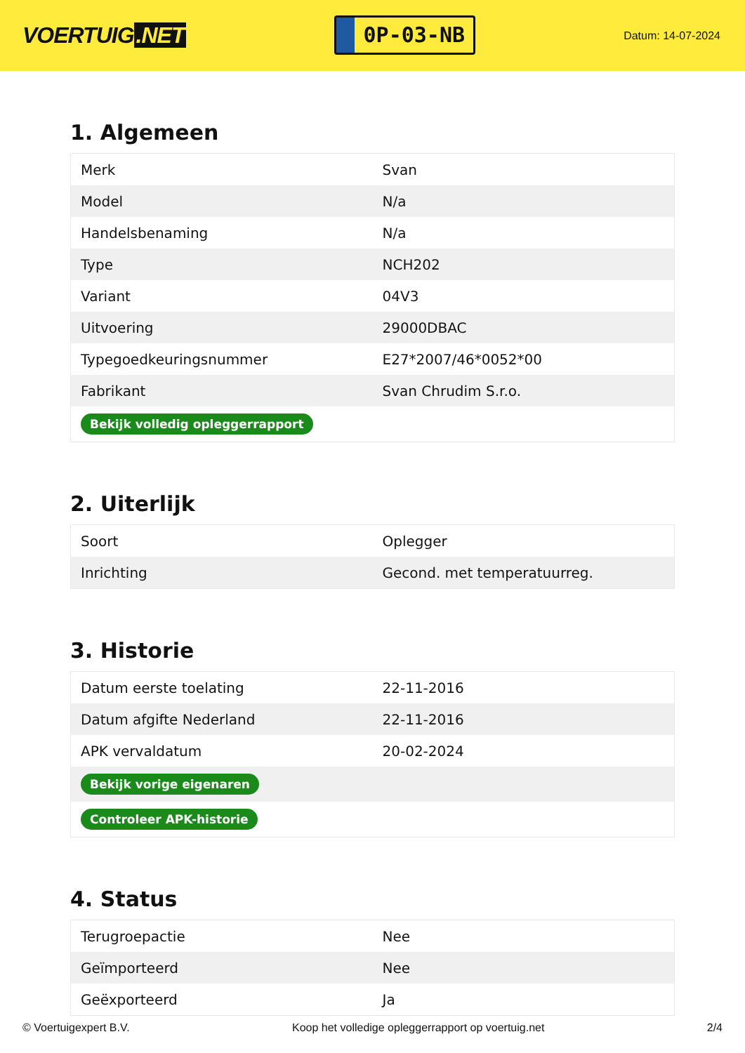VOERTUIG.NET
0P-03-NB
Datum: 14-07-2024
1. Algemeen
| Merk | Svan |
| Model | N/a |
| Handelsbenaming | N/a |
| Type | NCH202 |
| Variant | 04V3 |
| Uitvoering | 29000DBAC |
| Typegoedkeuringsnummer | E27*2007/46*0052*00 |
| Fabrikant | Svan Chrudim S.r.o. |
| Bekijk volledig opleggerrapport | |
2. Uiterlijk
| Soort | Oplegger |
| Inrichting | Gecond. met temperatuurreg. |
3. Historie
| Datum eerste toelating | 22-11-2016 |
| Datum afgifte Nederland | 22-11-2016 |
| APK vervaldatum | 20-02-2024 |
| Bekijk vorige eigenaren | |
| Controleer APK-historie | |
4. Status
| Terugroepactie | Nee |
| Geïmporteerd | Nee |
| Geëxporteerd | Ja |
© Voertuigexpert B.V. Koop het volledige opleggerrapport op voertuig.net 2/4